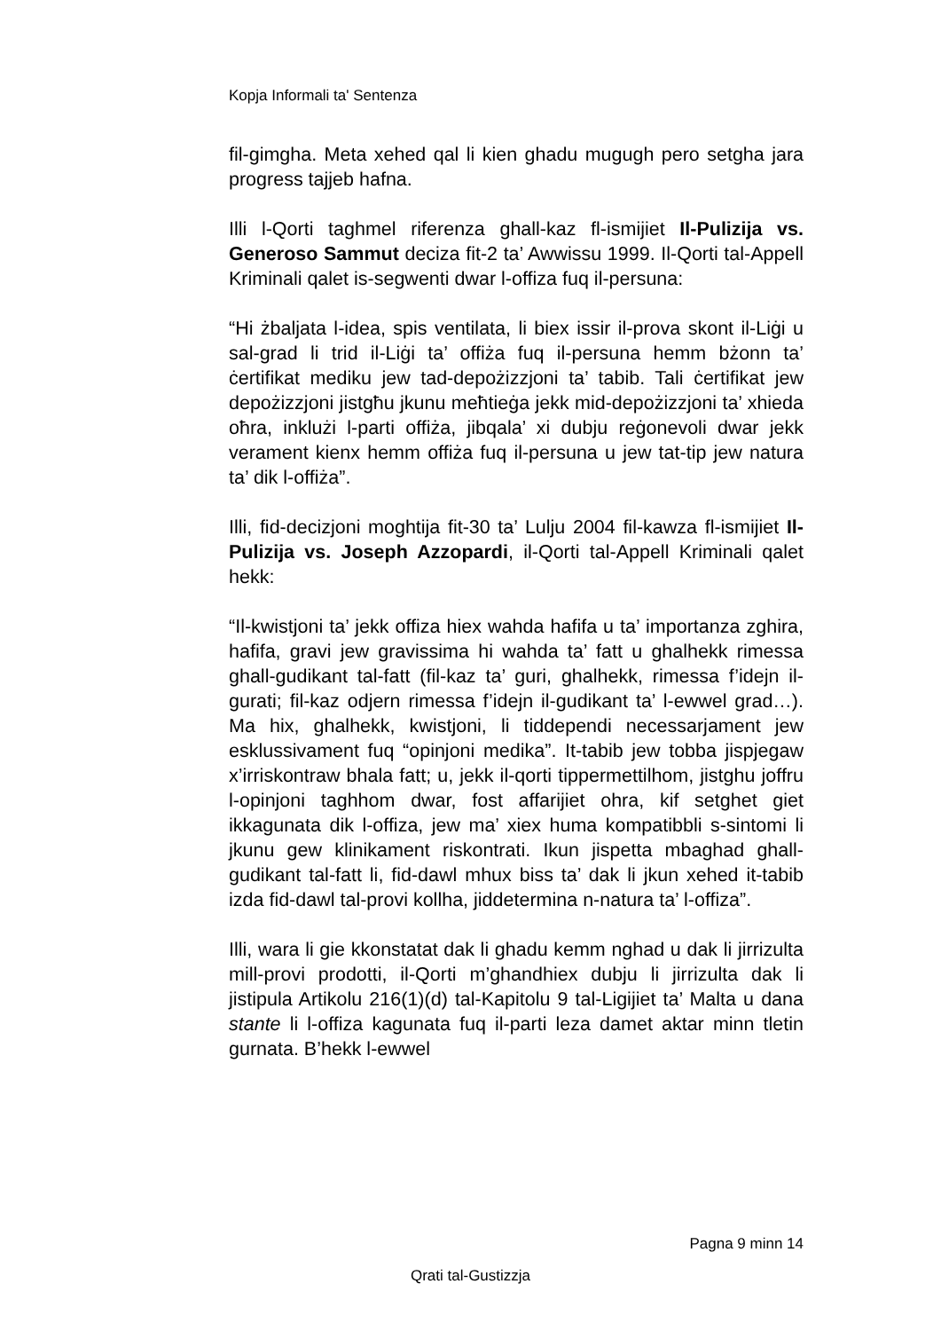Kopja Informali ta' Sentenza
fil-gimgha. Meta xehed qal li kien ghadu mugugh pero setgha jara progress tajjeb hafna.
Illi l-Qorti taghmel riferenza ghall-kaz fl-ismijiet Il-Pulizija vs. Generoso Sammut deciza fit-2 ta’ Awwissu 1999. Il-Qorti tal-Appell Kriminali qalet is-segwenti dwar l-offiza fuq il-persuna:
“Hi żbaljata l-idea, spis ventilata, li biex issir il-prova skont il-Liġi u sal-grad li trid il-Liġi ta’ offiża fuq il-persuna hemm bżonn ta’ ċertifikat mediku jew tad-depożizzjoni ta’ tabib. Tali ċertifikat jew depożizzjoni jistgħu jkunu meħtieġa jekk mid-depożizzjoni ta’ xhieda oħra, inklużi l-parti offiża, jibqala’ xi dubju reġonevoli dwar jekk verament kienx hemm offiża fuq il-persuna u jew tat-tip jew natura ta’ dik l-offiża”.
Illi, fid-decizjoni moghtija fit-30 ta’ Lulju 2004 fil-kawza fl-ismijiet Il-Pulizija vs. Joseph Azzopardi, il-Qorti tal-Appell Kriminali qalet hekk:
“Il-kwistjoni ta’ jekk offiza hiex wahda hafifa u ta’ importanza zghira, hafifa, gravi jew gravissima hi wahda ta’ fatt u ghalhekk rimessa ghall-gudikant tal-fatt (fil-kaz ta’ guri, ghalhekk, rimessa f’idejn il-gurati; fil-kaz odjern rimessa f’idejn il-gudikant ta’ l-ewwel grad…). Ma hix, ghalhekk, kwistjoni, li tiddependi necessarjament jew esklussivament fuq “opinjoni medika”. It-tabib jew tobba jispjegaw x’irriskontraw bhala fatt; u, jekk il-qorti tippermettilhom, jistghu joffru l-opinjoni taghhom dwar, fost affarijiet ohra, kif setghet giet ikkagunata dik l-offiza, jew ma’ xiex huma kompatibbli s-sintomi li jkunu gew klinikament riskontrati. Ikun jispetta mbaghad ghall-gudikant tal-fatt li, fid-dawl mhux biss ta’ dak li jkun xehed it-tabib izda fid-dawl tal-provi kollha, jiddetermina n-natura ta’ l-offiza”.
Illi, wara li gie kkonstatat dak li ghadu kemm nghad u dak li jirrizulta mill-provi prodotti, il-Qorti m’ghandhiex dubju li jirrizulta dak li jistipula Artikolu 216(1)(d) tal-Kapitolu 9 tal-Ligijiet ta’ Malta u dana stante li l-offiza kagunata fuq il-parti leza damet aktar minn tletin gurnata. B’hekk l-ewwel
Pagna 9 minn 14
Qrati tal-Gustizzja